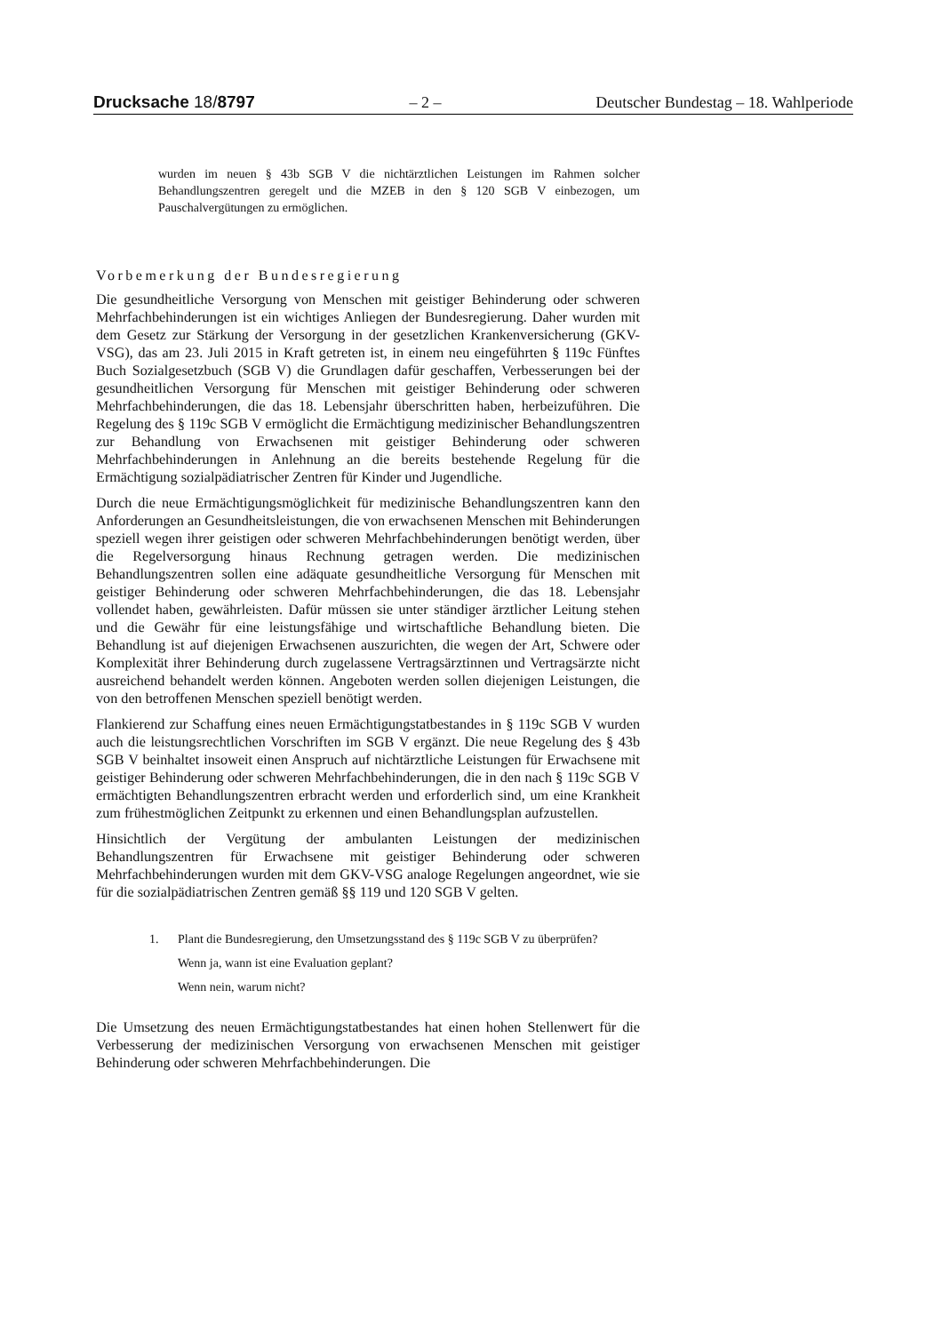Drucksache 18/8797 – 2 – Deutscher Bundestag – 18. Wahlperiode
wurden im neuen § 43b SGB V die nichtärztlichen Leistungen im Rahmen solcher Behandlungszentren geregelt und die MZEB in den § 120 SGB V einbezogen, um Pauschalvergütungen zu ermöglichen.
Vorbemerkung der Bundesregierung
Die gesundheitliche Versorgung von Menschen mit geistiger Behinderung oder schweren Mehrfachbehinderungen ist ein wichtiges Anliegen der Bundesregierung. Daher wurden mit dem Gesetz zur Stärkung der Versorgung in der gesetzlichen Krankenversicherung (GKV-VSG), das am 23. Juli 2015 in Kraft getreten ist, in einem neu eingeführten § 119c Fünftes Buch Sozialgesetzbuch (SGB V) die Grundlagen dafür geschaffen, Verbesserungen bei der gesundheitlichen Versorgung für Menschen mit geistiger Behinderung oder schweren Mehrfachbehinderungen, die das 18. Lebensjahr überschritten haben, herbeizuführen. Die Regelung des § 119c SGB V ermöglicht die Ermächtigung medizinischer Behandlungszentren zur Behandlung von Erwachsenen mit geistiger Behinderung oder schweren Mehrfachbehinderungen in Anlehnung an die bereits bestehende Regelung für die Ermächtigung sozialpädiatrischer Zentren für Kinder und Jugendliche.
Durch die neue Ermächtigungsmöglichkeit für medizinische Behandlungszentren kann den Anforderungen an Gesundheitsleistungen, die von erwachsenen Menschen mit Behinderungen speziell wegen ihrer geistigen oder schweren Mehrfachbehinderungen benötigt werden, über die Regelversorgung hinaus Rechnung getragen werden. Die medizinischen Behandlungszentren sollen eine adäquate gesundheitliche Versorgung für Menschen mit geistiger Behinderung oder schweren Mehrfachbehinderungen, die das 18. Lebensjahr vollendet haben, gewährleisten. Dafür müssen sie unter ständiger ärztlicher Leitung stehen und die Gewähr für eine leistungsfähige und wirtschaftliche Behandlung bieten. Die Behandlung ist auf diejenigen Erwachsenen auszurichten, die wegen der Art, Schwere oder Komplexität ihrer Behinderung durch zugelassene Vertragsärztinnen und Vertragsärzte nicht ausreichend behandelt werden können. Angeboten werden sollen diejenigen Leistungen, die von den betroffenen Menschen speziell benötigt werden.
Flankierend zur Schaffung eines neuen Ermächtigungstatbestandes in § 119c SGB V wurden auch die leistungsrechtlichen Vorschriften im SGB V ergänzt. Die neue Regelung des § 43b SGB V beinhaltet insoweit einen Anspruch auf nichtärztliche Leistungen für Erwachsene mit geistiger Behinderung oder schweren Mehrfachbehinderungen, die in den nach § 119c SGB V ermächtigten Behandlungszentren erbracht werden und erforderlich sind, um eine Krankheit zum frühestmöglichen Zeitpunkt zu erkennen und einen Behandlungsplan aufzustellen.
Hinsichtlich der Vergütung der ambulanten Leistungen der medizinischen Behandlungszentren für Erwachsene mit geistiger Behinderung oder schweren Mehrfachbehinderungen wurden mit dem GKV-VSG analoge Regelungen angeordnet, wie sie für die sozialpädiatrischen Zentren gemäß §§ 119 und 120 SGB V gelten.
1.
Plant die Bundesregierung, den Umsetzungsstand des § 119c SGB V zu überprüfen?
Wenn ja, wann ist eine Evaluation geplant?
Wenn nein, warum nicht?
Die Umsetzung des neuen Ermächtigungstatbestandes hat einen hohen Stellenwert für die Verbesserung der medizinischen Versorgung von erwachsenen Menschen mit geistiger Behinderung oder schweren Mehrfachbehinderungen. Die